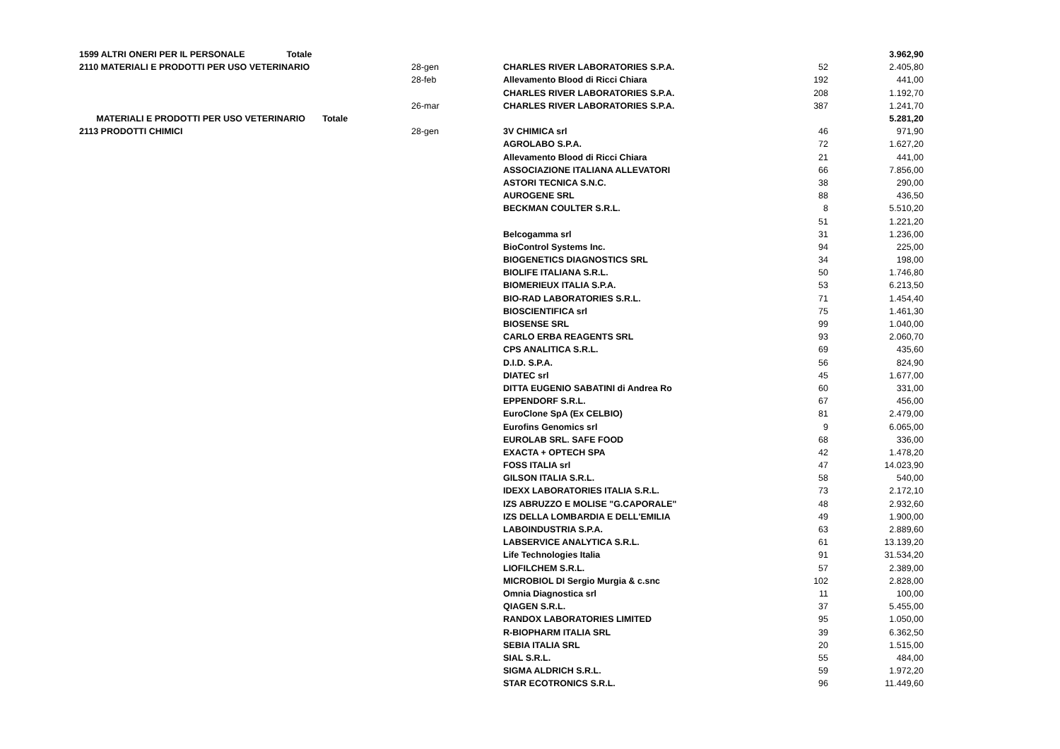| 1599 ALTRI ONERI PER IL PERSONALE Totale | | | | 3.962,90 |
| 2110 MATERIALI E PRODOTTI PER USO VETERINARIO | 28-gen | CHARLES RIVER LABORATORIES S.P.A. | 52 | 2.405,80 |
| | 28-feb | Allevamento Blood di Ricci Chiara | 192 | 441,00 |
| | | CHARLES RIVER LABORATORIES S.P.A. | 208 | 1.192,70 |
| | 26-mar | CHARLES RIVER LABORATORIES S.P.A. | 387 | 1.241,70 |
| MATERIALI E PRODOTTI PER USO VETERINARIO Totale | | | | 5.281,20 |
| 2113 PRODOTTI CHIMICI | 28-gen | 3V CHIMICA srl | 46 | 971,90 |
| | | AGROLABO S.P.A. | 72 | 1.627,20 |
| | | Allevamento Blood di Ricci Chiara | 21 | 441,00 |
| | | ASSOCIAZIONE ITALIANA ALLEVATORI | 66 | 7.856,00 |
| | | ASTORI TECNICA S.N.C. | 38 | 290,00 |
| | | AUROGENE SRL | 88 | 436,50 |
| | | BECKMAN COULTER S.R.L. | 8 | 5.510,20 |
| | | | 51 | 1.221,20 |
| | | Belcogamma srl | 31 | 1.236,00 |
| | | BioControl Systems Inc. | 94 | 225,00 |
| | | BIOGENETICS DIAGNOSTICS SRL | 34 | 198,00 |
| | | BIOLIFE ITALIANA S.R.L. | 50 | 1.746,80 |
| | | BIOMERIEUX ITALIA S.P.A. | 53 | 6.213,50 |
| | | BIO-RAD LABORATORIES S.R.L. | 71 | 1.454,40 |
| | | BIOSCIENTIFICA srl | 75 | 1.461,30 |
| | | BIOSENSE SRL | 99 | 1.040,00 |
| | | CARLO ERBA REAGENTS SRL | 93 | 2.060,70 |
| | | CPS ANALITICA S.R.L. | 69 | 435,60 |
| | | D.I.D. S.P.A. | 56 | 824,90 |
| | | DIATEC srl | 45 | 1.677,00 |
| | | DITTA EUGENIO SABATINI di Andrea Ro | 60 | 331,00 |
| | | EPPENDORF S.R.L. | 67 | 456,00 |
| | | EuroClone SpA (Ex CELBIO) | 81 | 2.479,00 |
| | | Eurofins Genomics srl | 9 | 6.065,00 |
| | | EUROLAB SRL. SAFE FOOD | 68 | 336,00 |
| | | EXACTA + OPTECH SPA | 42 | 1.478,20 |
| | | FOSS ITALIA srl | 47 | 14.023,90 |
| | | GILSON ITALIA S.R.L. | 58 | 540,00 |
| | | IDEXX LABORATORIES ITALIA S.R.L. | 73 | 2.172,10 |
| | | IZS ABRUZZO E MOLISE "G.CAPORALE" | 48 | 2.932,60 |
| | | IZS DELLA LOMBARDIA E DELL'EMILIA | 49 | 1.900,00 |
| | | LABOINDUSTRIA S.P.A. | 63 | 2.889,60 |
| | | LABSERVICE ANALYTICA S.R.L. | 61 | 13.139,20 |
| | | Life Technologies Italia | 91 | 31.534,20 |
| | | LIOFILCHEM S.R.L. | 57 | 2.389,00 |
| | | MICROBIOL DI Sergio Murgia & c.snc | 102 | 2.828,00 |
| | | Omnia Diagnostica srl | 11 | 100,00 |
| | | QIAGEN S.R.L. | 37 | 5.455,00 |
| | | RANDOX LABORATORIES LIMITED | 95 | 1.050,00 |
| | | R-BIOPHARM ITALIA SRL | 39 | 6.362,50 |
| | | SEBIA ITALIA SRL | 20 | 1.515,00 |
| | | SIAL S.R.L. | 55 | 484,00 |
| | | SIGMA ALDRICH S.R.L. | 59 | 1.972,20 |
| | | STAR ECOTRONICS S.R.L. | 96 | 11.449,60 |